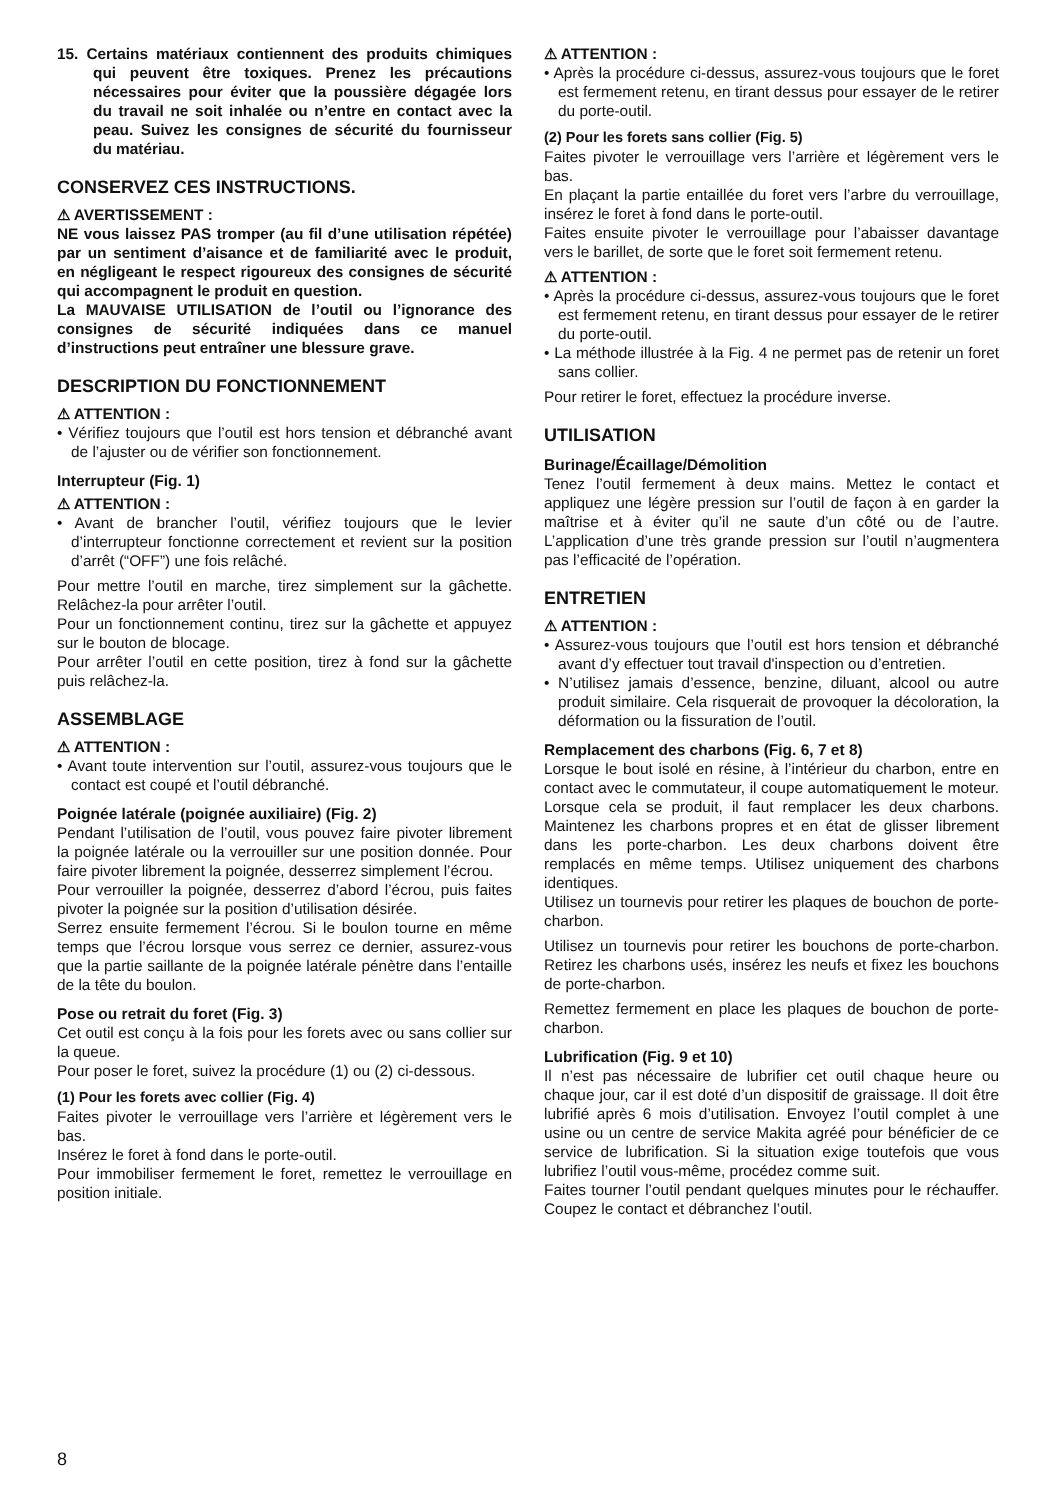15. Certains matériaux contiennent des produits chimiques qui peuvent être toxiques. Prenez les précautions nécessaires pour éviter que la poussière dégagée lors du travail ne soit inhalée ou n’entre en contact avec la peau. Suivez les consignes de sécurité du fournisseur du matériau.
CONSERVEZ CES INSTRUCTIONS.
⚠ AVERTISSEMENT :
NE vous laissez PAS tromper (au fil d’une utilisation répétée) par un sentiment d’aisance et de familiarité avec le produit, en négligeant le respect rigoureux des consignes de sécurité qui accompagnent le produit en question.
La MAUVAISE UTILISATION de l’outil ou l’ignorance des consignes de sécurité indiquées dans ce manuel d’instructions peut entraîner une blessure grave.
DESCRIPTION DU FONCTIONNEMENT
⚠ ATTENTION :
• Vérifiez toujours que l’outil est hors tension et débranché avant de l’ajuster ou de vérifier son fonctionnement.
Interrupteur (Fig. 1)
⚠ ATTENTION :
• Avant de brancher l’outil, vérifiez toujours que le levier d’interrupteur fonctionne correctement et revient sur la position d’arrêt (“OFF”) une fois relâché.
Pour mettre l’outil en marche, tirez simplement sur la gâchette. Relâchez-la pour arrêter l’outil.
Pour un fonctionnement continu, tirez sur la gâchette et appuyez sur le bouton de blocage.
Pour arrêter l’outil en cette position, tirez à fond sur la gâchette puis relâchez-la.
ASSEMBLAGE
⚠ ATTENTION :
• Avant toute intervention sur l’outil, assurez-vous toujours que le contact est coupé et l’outil débranché.
Poignée latérale (poignée auxiliaire) (Fig. 2)
Pendant l’utilisation de l’outil, vous pouvez faire pivoter librement la poignée latérale ou la verrouiller sur une position donnée. Pour faire pivoter librement la poignée, desserrez simplement l’écrou.
Pour verrouiller la poignée, desserrez d’abord l’écrou, puis faites pivoter la poignée sur la position d’utilisation désirée.
Serrez ensuite fermement l’écrou. Si le boulon tourne en même temps que l’écrou lorsque vous serrez ce dernier, assurez-vous que la partie saillante de la poignée latérale pénètre dans l’entaille de la tête du boulon.
Pose ou retrait du foret (Fig. 3)
Cet outil est conçu à la fois pour les forets avec ou sans collier sur la queue.
Pour poser le foret, suivez la procédure (1) ou (2) ci-dessous.
(1) Pour les forets avec collier (Fig. 4)
Faites pivoter le verrouillage vers l’arrière et légèrement vers le bas.
Insérez le foret à fond dans le porte-outil.
Pour immobiliser fermement le foret, remettez le verrouillage en position initiale.
⚠ ATTENTION :
• Après la procédure ci-dessus, assurez-vous toujours que le foret est fermement retenu, en tirant dessus pour essayer de le retirer du porte-outil.
(2) Pour les forets sans collier (Fig. 5)
Faites pivoter le verrouillage vers l’arrière et légèrement vers le bas.
En plaçant la partie entaillée du foret vers l’arbre du verrouillage, insérez le foret à fond dans le porte-outil.
Faites ensuite pivoter le verrouillage pour l’abaisser davantage vers le barillet, de sorte que le foret soit fermement retenu.
⚠ ATTENTION :
• Après la procédure ci-dessus, assurez-vous toujours que le foret est fermement retenu, en tirant dessus pour essayer de le retirer du porte-outil.
• La méthode illustrée à la Fig. 4 ne permet pas de retenir un foret sans collier.
Pour retirer le foret, effectuez la procédure inverse.
UTILISATION
Burinage/Écaillage/Démolition
Tenez l’outil fermement à deux mains. Mettez le contact et appliquez une légère pression sur l’outil de façon à en garder la maîtrise et à éviter qu’il ne saute d’un côté ou de l’autre. L’application d’une très grande pression sur l’outil n’augmentera pas l’efficacité de l’opération.
ENTRETIEN
⚠ ATTENTION :
• Assurez-vous toujours que l’outil est hors tension et débranché avant d’y effectuer tout travail d'inspection ou d’entretien.
• N’utilisez jamais d’essence, benzine, diluant, alcool ou autre produit similaire. Cela risquerait de provoquer la décoloration, la déformation ou la fissuration de l’outil.
Remplacement des charbons (Fig. 6, 7 et 8)
Lorsque le bout isolé en résine, à l’intérieur du charbon, entre en contact avec le commutateur, il coupe automatiquement le moteur. Lorsque cela se produit, il faut remplacer les deux charbons. Maintenez les charbons propres et en état de glisser librement dans les porte-charbon. Les deux charbons doivent être remplacés en même temps. Utilisez uniquement des charbons identiques.
Utilisez un tournevis pour retirer les plaques de bouchon de porte-charbon.
Utilisez un tournevis pour retirer les bouchons de porte-charbon. Retirez les charbons usés, insérez les neufs et fixez les bouchons de porte-charbon.
Remettez fermement en place les plaques de bouchon de porte-charbon.
Lubrification (Fig. 9 et 10)
Il n’est pas nécessaire de lubrifier cet outil chaque heure ou chaque jour, car il est doté d’un dispositif de graissage. Il doit être lubrifié après 6 mois d’utilisation. Envoyez l’outil complet à une usine ou un centre de service Makita agréé pour bénéficier de ce service de lubrification. Si la situation exige toutefois que vous lubrifiez l’outil vous-même, procédez comme suit.
Faites tourner l’outil pendant quelques minutes pour le réchauffer. Coupez le contact et débranchez l’outil.
8